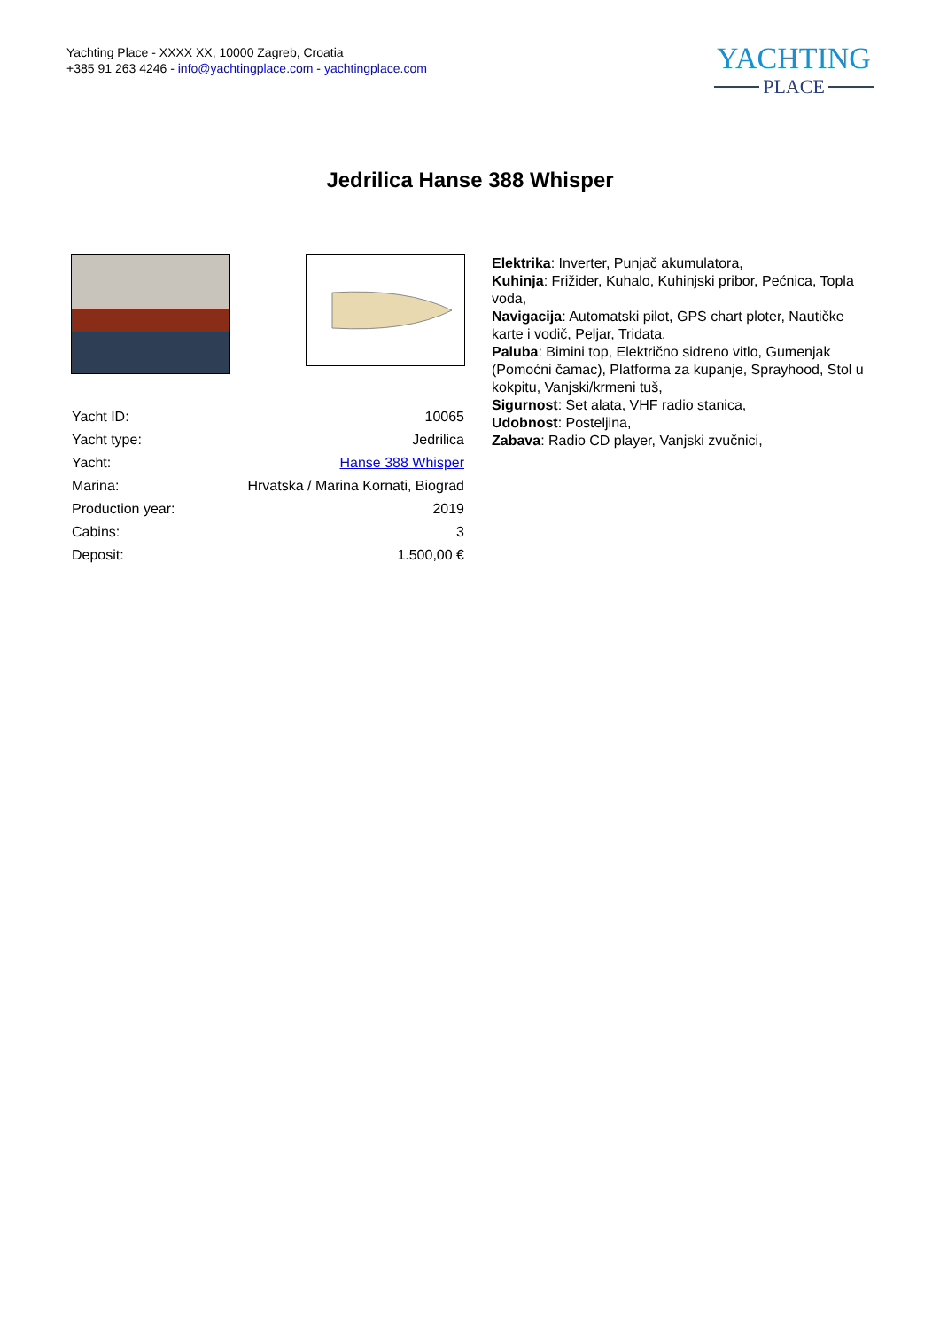Yachting Place - XXXX XX, 10000 Zagreb, Croatia
+385 91 263 4246 - info@yachtingplace.com - yachtingplace.com
YACHTING
PLACE
Jedrilica Hanse 388 Whisper
| Yacht ID: | 10065 |
| Yacht type: | Jedrilica |
| Yacht: | Hanse 388 Whisper |
| Marina: | Hrvatska / Marina Kornati, Biograd |
| Production year: | 2019 |
| Cabins: | 3 |
| Deposit: | 1.500,00 € |
Elektrika: Inverter, Punjač akumulatora,
Kuhinja: Frižider, Kuhalo, Kuhinjski pribor, Pećnica, Topla voda,
Navigacija: Automatski pilot, GPS chart ploter, Nautičke karte i vodič, Peljar, Tridata,
Paluba: Bimini top, Električno sidreno vitlo, Gumenjak (Pomoćni čamac), Platforma za kupanje, Sprayhood, Stol u kokpitu, Vanjski/krmeni tuš,
Sigurnost: Set alata, VHF radio stanica,
Udobnost: Posteljina,
Zabava: Radio CD player, Vanjski zvučnici,